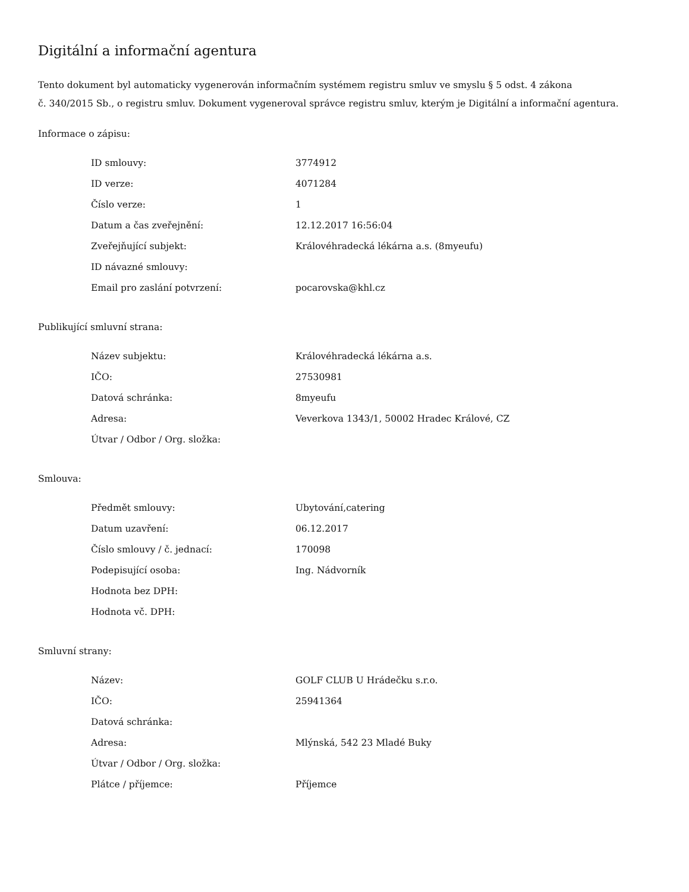Digitální a informační agentura
Tento dokument byl automaticky vygenerován informačním systémem registru smluv ve smyslu § 5 odst. 4 zákona
č. 340/2015 Sb., o registru smluv. Dokument vygeneroval správce registru smluv, kterým je Digitální a informační agentura.
Informace o zápisu:
| ID smlouvy: | 3774912 |
| ID verze: | 4071284 |
| Číslo verze: | 1 |
| Datum a čas zveřejnění: | 12.12.2017 16:56:04 |
| Zveřejňující subjekt: | Královéhradecká lékárna a.s. (8myeufu) |
| ID návazné smlouvy: | |
| Email pro zaslání potvrzení: | pocarovska@khl.cz |
Publikující smluvní strana:
| Název subjektu: | Královéhradecká lékárna a.s. |
| IČO: | 27530981 |
| Datová schránka: | 8myeufu |
| Adresa: | Veverkova 1343/1, 50002 Hradec Králové, CZ |
| Útvar / Odbor / Org. složka: | |
Smlouva:
| Předmět smlouvy: | Ubytování,catering |
| Datum uzavření: | 06.12.2017 |
| Číslo smlouvy / č. jednací: | 170098 |
| Podepisující osoba: | Ing. Nádvorník |
| Hodnota bez DPH: | |
| Hodnota vč. DPH: | |
Smluvní strany:
| Název: | GOLF CLUB U Hrádečku s.r.o. |
| IČO: | 25941364 |
| Datová schránka: | |
| Adresa: | Mlýnská, 542 23 Mladé Buky |
| Útvar / Odbor / Org. složka: | |
| Plátce / příjemce: | Příjemce |